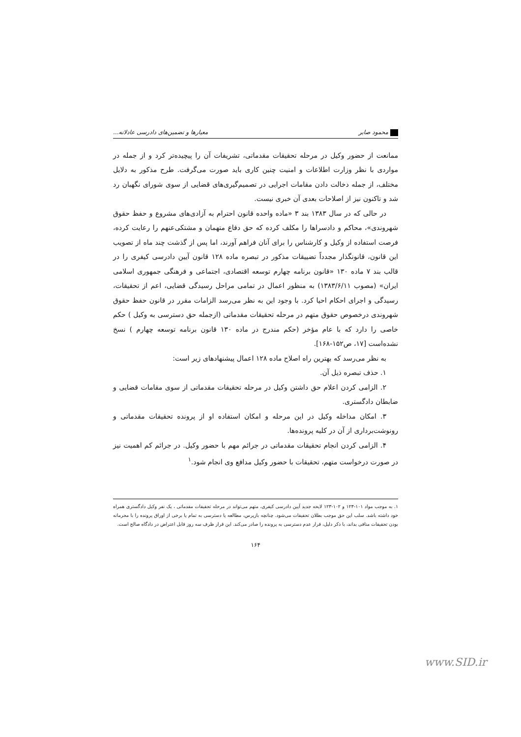محمود صابر معیارها و تضمین‌های دادرسی عادلانه...
ممانعت از حضور وکیل در مرحله تحقیقات مقدماتی، تشریفات آن را پیچیده‌تر کرد و از جمله در مواردی با نظر وزارت اطلاعات و امنیت چنین کاری باید صورت می‌گرفت. طرح مذکور به دلایل مختلف، از جمله دخالت دادن مقامات اجرایی در تصمیم‌گیری‌های قضایی از سوی شورای نگهبان رد شد و تاکنون نیز از اصلاحات بعدی آن خبری نیست.
در حالی که در سال ۱۳۸۳ بند ۳ «ماده واحده قانون احترام به آزادی‌های مشروع و حفظ حقوق شهروندی»، محاکم و دادسراها را مکلف کرده که حق دفاع متهمان و مشتکی‌عنهم را رعایت کرده، فرصت استفاده از وکیل و کارشناس را برای آنان فراهم آورند، اما پس از گذشت چند ماه از تصویب این قانون، قانونگذار مجدداً تضییقات مذکور در تبصره ماده ۱۲۸ قانون آیین دادرسی کیفری را در قالب بند ۷ ماده ۱۳۰ «قانون برنامه چهارم توسعه اقتصادی، اجتماعی و فرهنگی جمهوری اسلامی ایران» (مصوب ۱۳۸۳/۶/۱۱) به منظور اعمال در تمامی مراحل رسیدگی قضایی، اعم از تحقیقات، رسیدگی و اجرای احکام احیا کرد. با وجود این به نظر می‌رسد الزامات مقرر در قانون حفظ حقوق شهروندی درخصوص حقوق متهم در مرحله تحقیقات مقدماتی (ازجمله حق دسترسی به وکیل ) حکم خاصی را دارد که با عام مؤخر (حکم مندرج در ماده ۱۳۰ قانون برنامه توسعه چهارم ) نسخ نشده‌است [۱۷، ص۱۵۲-۱۶۸].
به نظر می‌رسد که بهترین راه اصلاح ماده ۱۲۸ اعمال پیشنهادهای زیر است:
۱. حذف تبصره ذیل آن.
۲. الزامی کردن اعلام حق داشتن وکیل در مرحله تحقیقات مقدماتی از سوی مقامات قضایی و ضابطان دادگستری.
۳. امکان مداخله وکیل در این مرحله و امکان استفاده او از پرونده تحقیقات مقدماتی و رونوشت‌برداری از آن در کلیه پرونده‌ها.
۴. الزامی کردن انجام تحقیقات مقدماتی در جرائم مهم با حضور وکیل. در جرائم کم اهمیت نیز در صورت درخواست متهم، تحقیقات با حضور وکیل مدافع وی انجام شود.<sup>۱</sup>
۱. به موجب مواد ۱۰۱-۱۲۳ و ۱۰۲-۱۲۳ لایحه جدید آیین دادرسی کیفری، متهم می‌تواند در مرحله تحقیقات مقدماتی ، یک نفر وکیل دادگستری همراه خود داشته باشد. سلب این حق موجب بطلان تحقیقات می‌شود. چنانچه بازپرس، مطالعه یا دسترسی به تمام یا برخی از اوراق پرونده را با محرمانه بودن تحقیقات منافی بداند، با ذکر دلیل، قرار عدم دسترسی به پرونده را صادر می‌کند. این قرار ظرف سه روز قابل اعتراض در دادگاه صالح است.
۱۶۴
www.SID.ir